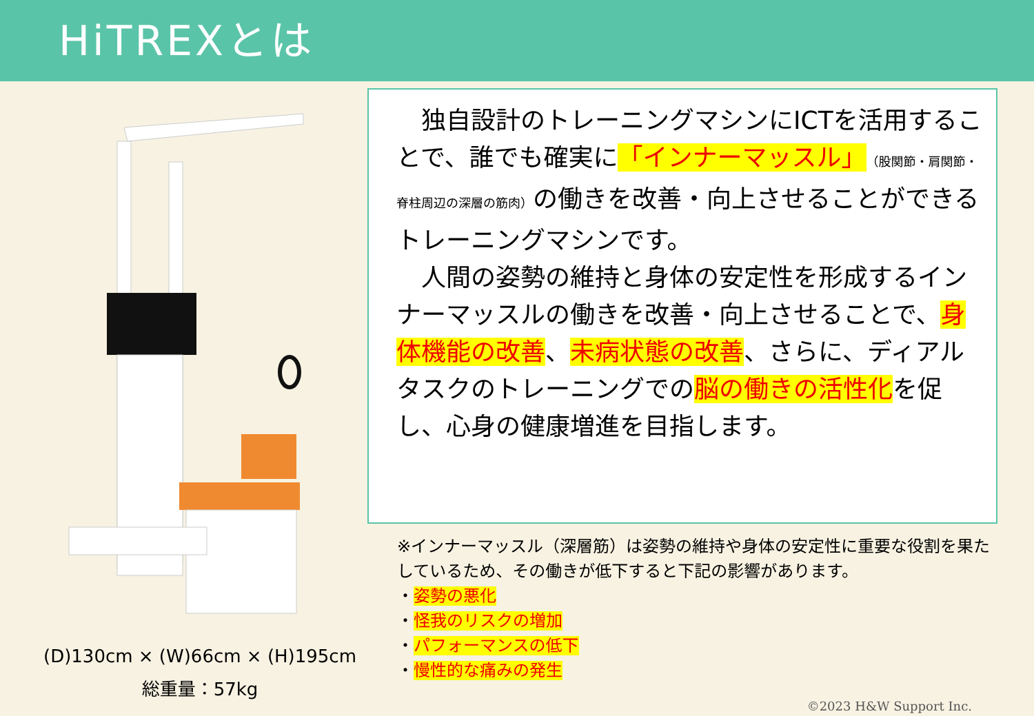HiTREXとは
(D)130cm × (W)66cm × (H)195cm
総重量：57kg
　独自設計のトレーニングマシンにICTを活用することで、誰でも確実に「インナーマッスル」（股関節・肩関節・脊柱周辺の深層の筋肉）の働きを改善・向上させることができるトレーニングマシンです。
　人間の姿勢の維持と身体の安定性を形成するインナーマッスルの働きを改善・向上させることで、身体機能の改善、未病状態の改善、さらに、ディアルタスクのトレーニングでの脳の働きの活性化を促し、心身の健康増進を目指します。
※インナーマッスル（深層筋）は姿勢の維持や身体の安定性に重要な役割を果たしているため、その働きが低下すると下記の影響があります。
・姿勢の悪化
・怪我のリスクの増加
・パフォーマンスの低下
・慢性的な痛みの発生
©2023 H&W Support Inc.